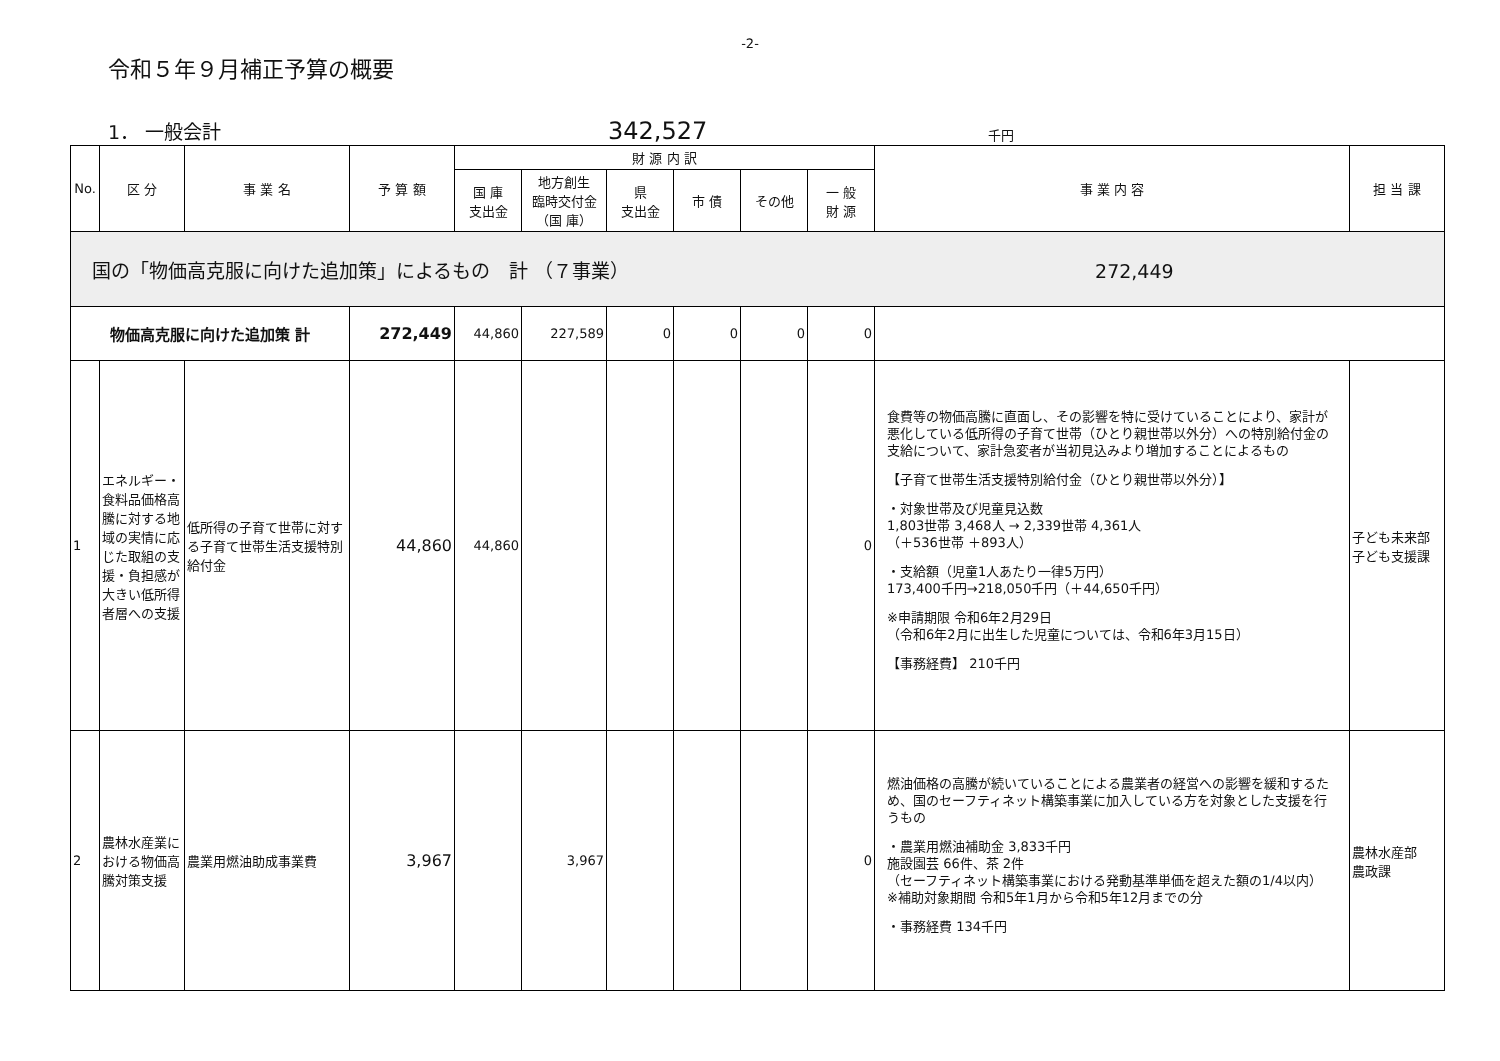-2-
令和５年９月補正予算の概要
1． 一般会計
342,527
千円
| No. | 区 分 | 事 業 名 | 予 算 額 | 財 源 内 訳 | | | | | | 事 業 内 容 | 担 当 課 |
| --- | --- | --- | --- | --- | --- | --- | --- | --- | --- | --- | --- |
| | | | | 国 庫 支出金 | 地方創生 臨時交付金 （国 庫） | 県 支出金 | 市 債 | その他 | 一 般 財 源 | | |
| 国の「物価高克服に向けた追加策」によるもの 計 （７事業） 272,449 | | | | | | | | | | | |
| 物価高克服に向けた追加策 計 | | | 272,449 | 44,860 | 227,589 | 0 | 0 | 0 | 0 | | |
| 1 | エネルギー・食料品価格高騰に対する地域の実情に応じた取組の支援・負担感が大きい低所得者層への支援 | 低所得の子育て世帯に対する子育て世帯生活支援特別給付金 | 44,860 | 44,860 | | | | | 0 | 食費等の物価高騰に直面し、その影響を特に受けていることにより、家計が悪化している低所得の子育て世帯（ひとり親世帯以外分）への特別給付金の支給について、家計急変者が当初見込みより増加することによるもの 【子育て世帯生活支援特別給付金（ひとり親世帯以外分）】 ・対象世帯及び児童見込数 1,803世帯 3,468人 → 2,339世帯 4,361人 （＋536世帯 ＋893人） ・支給額（児童1人あたり一律5万円） 173,400千円→218,050千円（＋44,650千円） ※申請期限 令和6年2月29日 （令和6年2月に出生した児童については、令和6年3月15日） 【事務経費】 210千円 | 子ども未来部 子ども支援課 |
| 2 | 農林水産業における物価高騰対策支援 | 農業用燃油助成事業費 | 3,967 | | 3,967 | | | | 0 | 燃油価格の高騰が続いていることによる農業者の経営への影響を緩和するため、国のセーフティネット構築事業に加入している方を対象とした支援を行うもの ・農業用燃油補助金 3,833千円 施設園芸 66件、茶 2件 （セーフティネット構築事業における発動基準単価を超えた額の1/4以内） ※補助対象期間 令和5年1月から令和5年12月までの分 ・事務経費 134千円 | 農林水産部 農政課 |